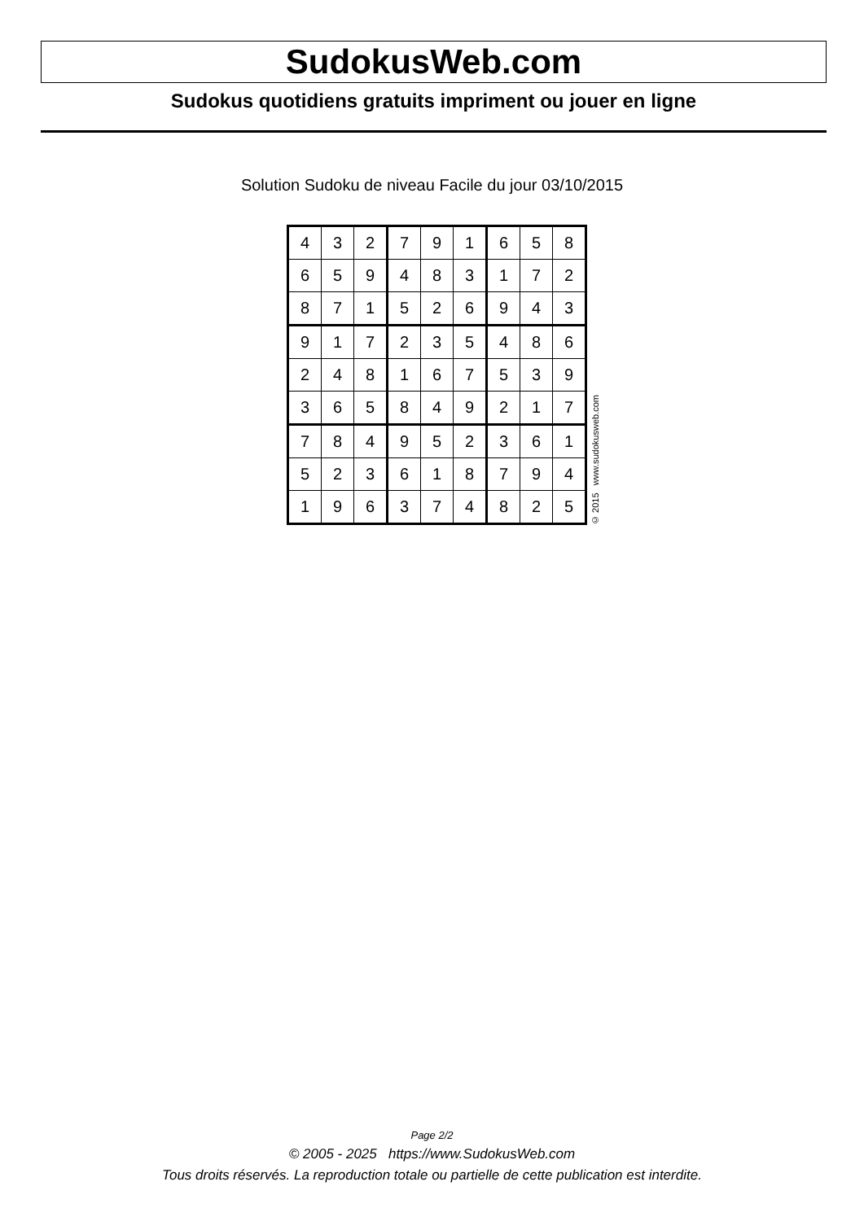SudokusWeb.com
Sudokus quotidiens gratuits impriment ou jouer en ligne
Solution Sudoku de niveau Facile du jour 03/10/2015
| 4 | 3 | 2 | 7 | 9 | 1 | 6 | 5 | 8 |
| 6 | 5 | 9 | 4 | 8 | 3 | 1 | 7 | 2 |
| 8 | 7 | 1 | 5 | 2 | 6 | 9 | 4 | 3 |
| 9 | 1 | 7 | 2 | 3 | 5 | 4 | 8 | 6 |
| 2 | 4 | 8 | 1 | 6 | 7 | 5 | 3 | 9 |
| 3 | 6 | 5 | 8 | 4 | 9 | 2 | 1 | 7 |
| 7 | 8 | 4 | 9 | 5 | 2 | 3 | 6 | 1 |
| 5 | 2 | 3 | 6 | 1 | 8 | 7 | 9 | 4 |
| 1 | 9 | 6 | 3 | 7 | 4 | 8 | 2 | 5 |
© 2015 www.sudokusweb.com
Page 2/2
© 2005 - 2025 https://www.SudokusWeb.com
Tous droits réservés. La reproduction totale ou partielle de cette publication est interdite.